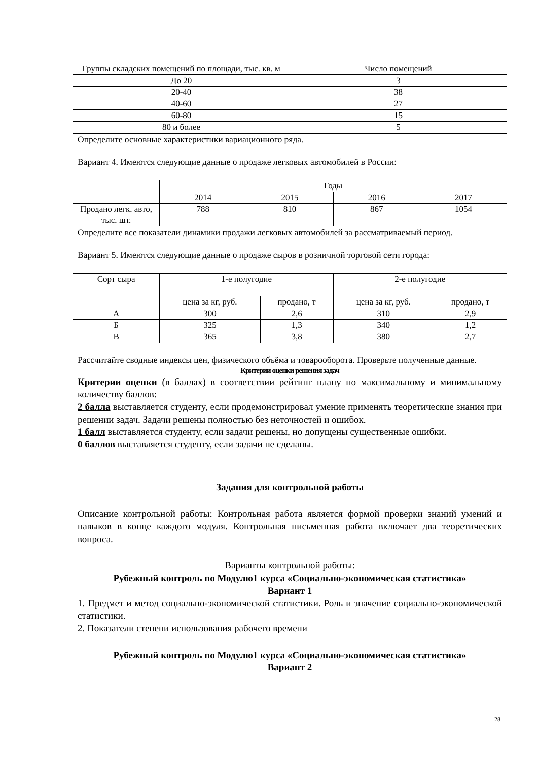| Группы складских помещений по площади, тыс. кв. м | Число помещений |
| --- | --- |
| До 20 | 3 |
| 20-40 | 38 |
| 40-60 | 27 |
| 60-80 | 15 |
| 80 и более | 5 |
Определите основные характеристики вариационного ряда.
Вариант 4. Имеются следующие данные о продаже легковых автомобилей в России:
| | Годы | | | |
| --- | --- | --- | --- | --- |
| | 2014 | 2015 | 2016 | 2017 |
| Продано легк. авто, тыс. шт. | 788 | 810 | 867 | 1054 |
Определите все показатели динамики продажи легковых автомобилей за рассматриваемый период.
Вариант 5. Имеются следующие данные о продаже сыров в розничной торговой сети города:
| Сорт сыра | 1-е полугодие | | 2-е полугодие | |
| --- | --- | --- | --- | --- |
| | цена за кг, руб. | продано, т | цена за кг, руб. | продано, т |
| А | 300 | 2,6 | 310 | 2,9 |
| Б | 325 | 1,3 | 340 | 1,2 |
| В | 365 | 3,8 | 380 | 2,7 |
Рассчитайте сводные индексы цен, физического объёма и товарооборота. Проверьте полученные данные.
Критерии оценки решения задач
Критерии оценки (в баллах) в соответствии рейтинг плану по максимальному и минимальному количеству баллов:
2 балла выставляется студенту, если продемонстрировал умение применять теоретические знания при решении задач. Задачи решены полностью без неточностей и ошибок.
1 балл выставляется студенту, если задачи решены, но допущены существенные ошибки.
0 баллов выставляется студенту, если задачи не сделаны.
Задания для контрольной работы
Описание контрольной работы: Контрольная работа является формой проверки знаний умений и навыков в конце каждого модуля. Контрольная письменная работа включает два теоретических вопроса.
Варианты контрольной работы:
Рубежный контроль по Модулю1 курса «Социально-экономическая статистика»
Вариант 1
1. Предмет и метод социально-экономической статистики. Роль и значение социально-экономической статистики.
2. Показатели степени использования рабочего времени
Рубежный контроль по Модулю1 курса «Социально-экономическая статистика»
Вариант 2
28